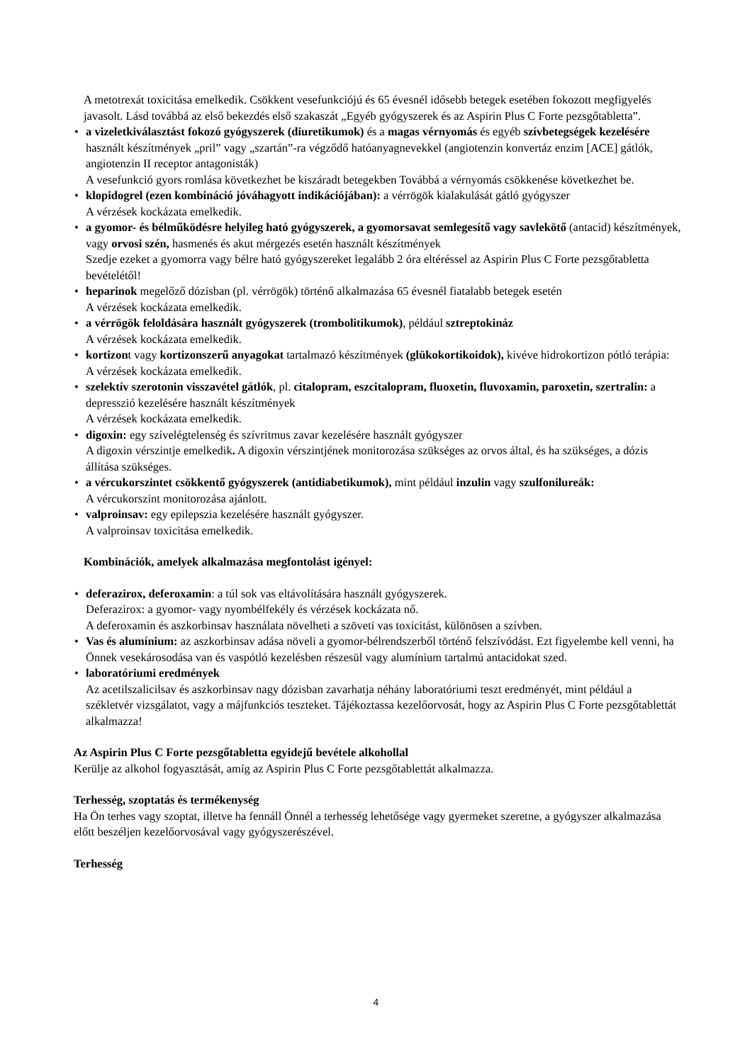A metotrexát toxicitása emelkedik. Csökkent vesefunkciójú és 65 évesnél idősebb betegek esetében fokozott megfigyelés javasolt. Lásd továbbá az első bekezdés első szakaszát „Egyéb gyógyszerek és az Aspirin Plus C Forte pezsgőtabletta”.
• a vizeletkiválasztást fokozó gyógyszerek (diuretikumok) és a magas vérnyomás és egyéb szívbetegségek kezelésére használt készítmények „pril” vagy „szartán”-ra végződő hatóanyagnevekkel (angiotenzin konvertáz enzim [ACE] gátlók, angiotenzin II receptor antagonisták)
A vesefunkció gyors romlása következhet be kiszáradt betegekben Továbbá a vérnyomás csökkenése következhet be.
• klopidogrel (ezen kombináció jóváhagyott indikációjában): a vérrögök kialakulását gátló gyógyszer
A vérzések kockázata emelkedik.
• a gyomor- és bélműködésre helyileg ható gyógyszerek, a gyomorsavat semlegesítő vagy savlekötő (antacid) készítmények, vagy orvosi szén, hasmenés és akut mérgezés esetén használt készítmények
Szedje ezeket a gyomorra vagy bélre ható gyógyszereket legalább 2 óra eltéréssel az Aspirin Plus C Forte pezsgőtabletta bevételétől!
• heparinok megelőző dózisban (pl. vérrögök) történő alkalmazása 65 évesnél fiatalabb betegek esetén
A vérzések kockázata emelkedik.
• a vérrögök feloldására használt gyógyszerek (trombolitikumok), például sztreptokináz
A vérzések kockázata emelkedik.
• kortizont vagy kortizonszerű anyagokat tartalmazó készítmények (glükokortikoidok), kivéve hidrokortizon pótló terápia:
A vérzések kockázata emelkedik.
• szelektív szerotonin visszavétel gátlók, pl. citalopram, eszcitalopram, fluoxetin, fluvoxamin, paroxetin, szertralin: a depresszió kezelésére használt készítmények
A vérzések kockázata emelkedik.
• digoxin: egy szívelégtelenség és szívritmus zavar kezelésére használt gyógyszer
A digoxin vérszintje emelkedik. A digoxin vérszintjének monitorozása szükséges az orvos által, és ha szükséges, a dózis állítása szükséges.
• a vércukorszintet csökkentő gyógyszerek (antidiabetikumok), mint például inzulin vagy szulfonilureák:
A vércukorszint monitorozása ajánlott.
• valproinsav: egy epilepszia kezelésére használt gyógyszer.
A valproinsav toxicitása emelkedik.
Kombinációk, amelyek alkalmazása megfontolást igényel:
• deferazirox, deferoxamin: a túl sok vas eltávolítására használt gyógyszerek.
Deferazirox: a gyomor- vagy nyombélfekély és vérzések kockázata nő.
A deferoxamin és aszkorbinsav használata növelheti a szöveti vas toxicitást, különösen a szívben.
• Vas és alumínium: az aszkorbinsav adása növeli a gyomor-bélrendszerből történő felszívódást. Ezt figyelembe kell venni, ha Önnek vesekárosodása van és vaspótló kezelésben részesül vagy alumínium tartalmú antacidokat szed.
• laboratóriumi eredmények
Az acetilszalicilsav és aszkorbinsav nagy dózisban zavarhatja néhány laboratóriumi teszt eredményét, mint például a székletvér vizsgálatot, vagy a májfunkciós teszteket. Tájékoztassa kezelőorvosát, hogy az Aspirin Plus C Forte pezsgőtablettát alkalmazza!
Az Aspirin Plus C Forte pezsgőtabletta egyidejű bevétele alkohollal
Kerülje az alkohol fogyasztását, amíg az Aspirin Plus C Forte pezsgőtablettát alkalmazza.
Terhesség, szoptatás és termékenység
Ha Ön terhes vagy szoptat, illetve ha fennáll Önnél a terhesség lehetősége vagy gyermeket szeretne, a gyógyszer alkalmazása előtt beszéljen kezelőorvosával vagy gyógyszerészével.
Terhesség
4